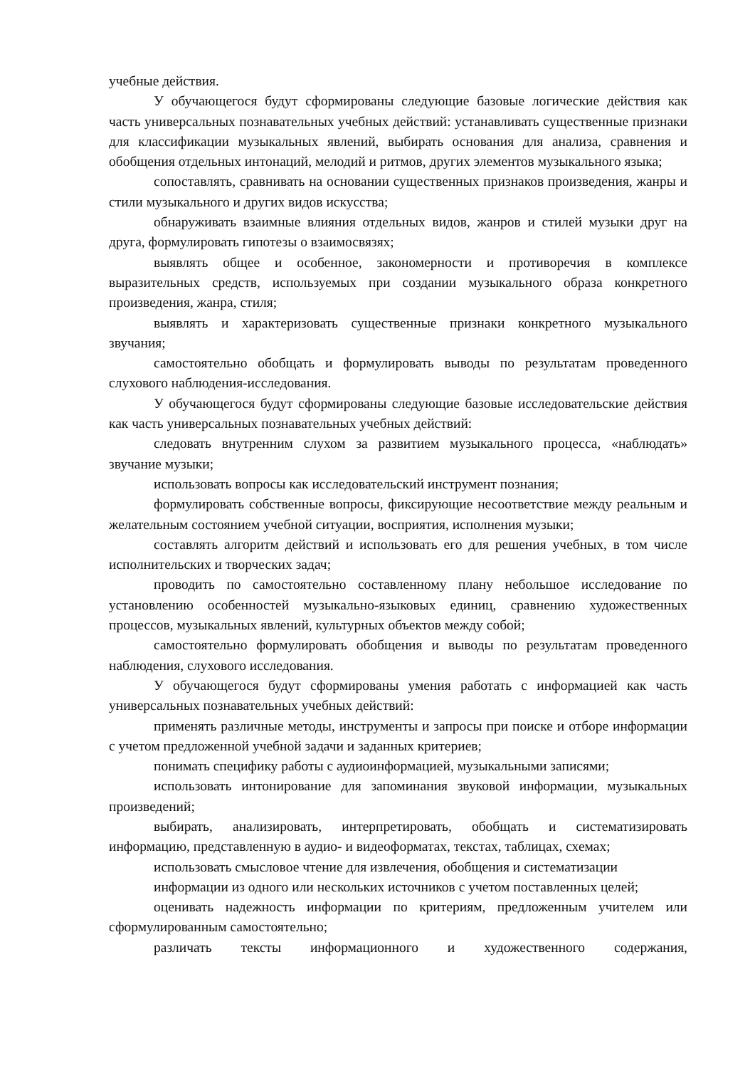учебные действия.
У обучающегося будут сформированы следующие базовые логические действия как часть универсальных познавательных учебных действий: устанавливать существенные признаки для классификации музыкальных явлений, выбирать основания для анализа, сравнения и обобщения отдельных интонаций, мелодий и ритмов, других элементов музыкального языка;
сопоставлять, сравнивать на основании существенных признаков произведения, жанры и стили музыкального и других видов искусства;
обнаруживать взаимные влияния отдельных видов, жанров и стилей музыки друг на друга, формулировать гипотезы о взаимосвязях;
выявлять общее и особенное, закономерности и противоречия в комплексе выразительных средств, используемых при создании музыкального образа конкретного произведения, жанра, стиля;
выявлять и характеризовать существенные признаки конкретного музыкального звучания;
самостоятельно обобщать и формулировать выводы по результатам проведенного слухового наблюдения-исследования.
У обучающегося будут сформированы следующие базовые исследовательские действия как часть универсальных познавательных учебных действий:
следовать внутренним слухом за развитием музыкального процесса, «наблюдать» звучание музыки;
использовать вопросы как исследовательский инструмент познания;
формулировать собственные вопросы, фиксирующие несоответствие между реальным и желательным состоянием учебной ситуации, восприятия, исполнения музыки;
составлять алгоритм действий и использовать его для решения учебных, в том числе исполнительских и творческих задач;
проводить по самостоятельно составленному плану небольшое исследование по установлению особенностей музыкально-языковых единиц, сравнению художественных процессов, музыкальных явлений, культурных объектов между собой;
самостоятельно формулировать обобщения и выводы по результатам проведенного наблюдения, слухового исследования.
У обучающегося будут сформированы умения работать с информацией как часть универсальных познавательных учебных действий:
применять различные методы, инструменты и запросы при поиске и отборе информации с учетом предложенной учебной задачи и заданных критериев;
понимать специфику работы с аудиоинформацией, музыкальными записями;
использовать интонирование для запоминания звуковой информации, музыкальных произведений;
выбирать, анализировать, интерпретировать, обобщать и систематизировать информацию, представленную в аудио- и видеоформатах, текстах, таблицах, схемах;
использовать смысловое чтение для извлечения, обобщения и систематизации
информации из одного или нескольких источников с учетом поставленных целей;
оценивать надежность информации по критериям, предложенным учителем или сформулированным самостоятельно;
различать тексты информационного и художественного содержания,